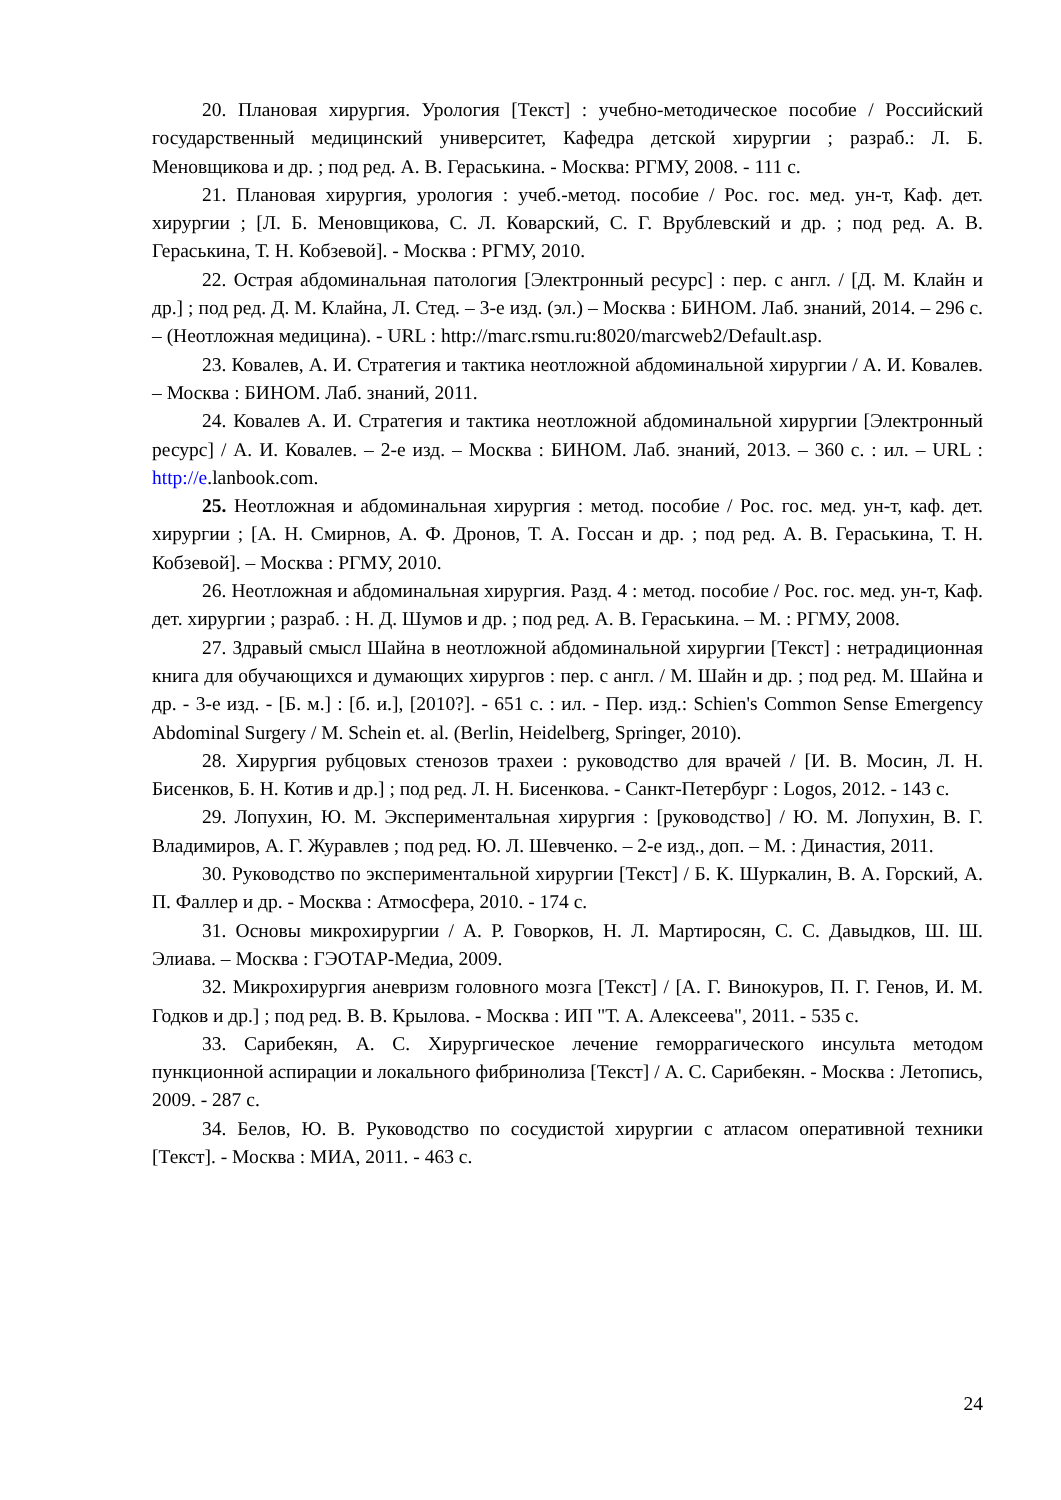20. Плановая хирургия. Урология [Текст] : учебно-методическое пособие / Российский государственный медицинский университет, Кафедра детской хирургии ; разраб.: Л. Б. Меновщикова и др. ; под ред. А. В. Гераськина. - Москва: РГМУ, 2008. - 111 с.
21. Плановая хирургия, урология : учеб.-метод. пособие / Рос. гос. мед. ун-т, Каф. дет. хирургии ; [Л. Б. Меновщикова, С. Л. Коварский, С. Г. Врублевский и др. ; под ред. А. В. Гераськина, Т. Н. Кобзевой]. - Москва : РГМУ, 2010.
22. Острая абдоминальная патология [Электронный ресурс] : пер. с англ. / [Д. М. Клайн и др.] ; под ред. Д. М. Клайна, Л. Стед. – 3-е изд. (эл.) – Москва : БИНОМ. Лаб. знаний, 2014. – 296 с. – (Неотложная медицина). - URL : http://marc.rsmu.ru:8020/marcweb2/Default.asp.
23. Ковалев, А. И. Стратегия и тактика неотложной абдоминальной хирургии / А. И. Ковалев. – Москва : БИНОМ. Лаб. знаний, 2011.
24. Ковалев А. И. Стратегия и тактика неотложной абдоминальной хирургии [Электронный ресурс] / А. И. Ковалев. – 2-е изд. – Москва : БИНОМ. Лаб. знаний, 2013. – 360 с. : ил. – URL : http://e.lanbook.com.
25. Неотложная и абдоминальная хирургия : метод. пособие / Рос. гос. мед. ун-т, каф. дет. хирургии ; [А. Н. Смирнов, А. Ф. Дронов, Т. А. Госсан и др. ; под ред. А. В. Гераськина, Т. Н. Кобзевой]. – Москва : РГМУ, 2010.
26. Неотложная и абдоминальная хирургия. Разд. 4 : метод. пособие / Рос. гос. мед. ун-т, Каф. дет. хирургии ; разраб. : Н. Д. Шумов и др. ; под ред. А. В. Гераськина. – М. : РГМУ, 2008.
27. Здравый смысл Шайна в неотложной абдоминальной хирургии [Текст] : нетрадиционная книга для обучающихся и думающих хирургов : пер. с англ. / М. Шайн и др. ; под ред. М. Шайна и др. - 3-е изд. - [Б. м.] : [б. и.], [2010?]. - 651 с. : ил. - Пер. изд.: Schien's Common Sense Emergency Abdominal Surgery / M. Schein et. al. (Berlin, Heidelberg, Springer, 2010).
28. Хирургия рубцовых стенозов трахеи : руководство для врачей / [И. В. Мосин, Л. Н. Бисенков, Б. Н. Котив и др.] ; под ред. Л. Н. Бисенкова. - Санкт-Петербург : Logos, 2012. - 143 с.
29. Лопухин, Ю. М. Экспериментальная хирургия : [руководство] / Ю. М. Лопухин, В. Г. Владимиров, А. Г. Журавлев ; под ред. Ю. Л. Шевченко. – 2-е изд., доп. – М. : Династия, 2011.
30. Руководство по экспериментальной хирургии [Текст] / Б. К. Шуркалин, В. А. Горский, А. П. Фаллер и др. - Москва : Атмосфера, 2010. - 174 с.
31. Основы микрохирургии / А. Р. Говорков, Н. Л. Мартиросян, С. С. Давыдков, Ш. Ш. Элиава. – Москва : ГЭОТАР-Медиа, 2009.
32. Микрохирургия аневризм головного мозга [Текст] / [А. Г. Винокуров, П. Г. Генов, И. М. Годков и др.] ; под ред. В. В. Крылова. - Москва : ИП "Т. А. Алексеева", 2011. - 535 с.
33. Сарибекян, А. С. Хирургическое лечение геморрагического инсульта методом пункционной аспирации и локального фибринолиза [Текст] / А. С. Сарибекян. - Москва : Летопись, 2009. - 287 с.
34. Белов, Ю. В. Руководство по сосудистой хирургии с атласом оперативной техники [Текст]. - Москва : МИА, 2011. - 463 с.
24